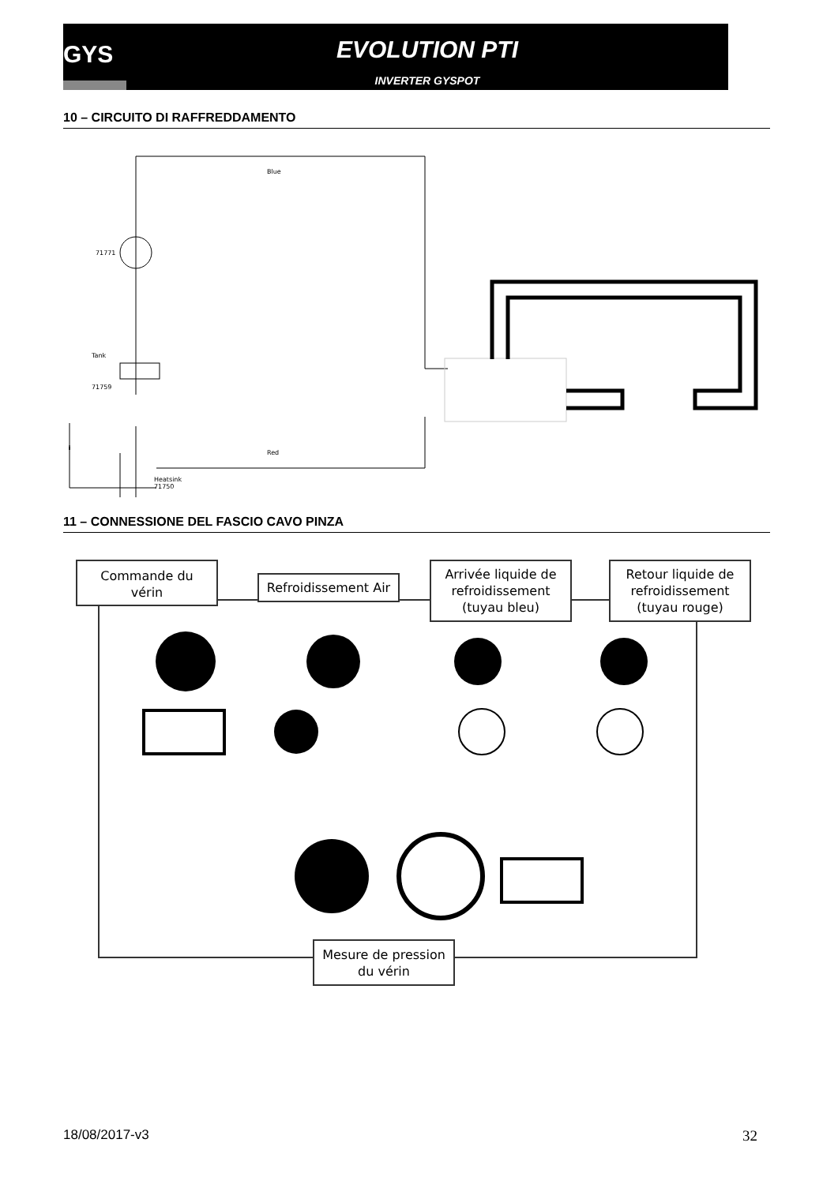GYS
EVOLUTION PTI
INVERTER GYSPOT
10 – CIRCUITO DI RAFFREDDAMENTO
71771
Tank
71759
Blue
Red
Heatsink
71750
11 – CONNESSIONE DEL FASCIO CAVO PINZA
Commande du
vérin
Refroidissement Air
Arrivée liquide de
refroidissement
(tuyau bleu)
Retour liquide de
refroidissement
(tuyau rouge)
Mesure de pression
du vérin
18/08/2017-v3 32